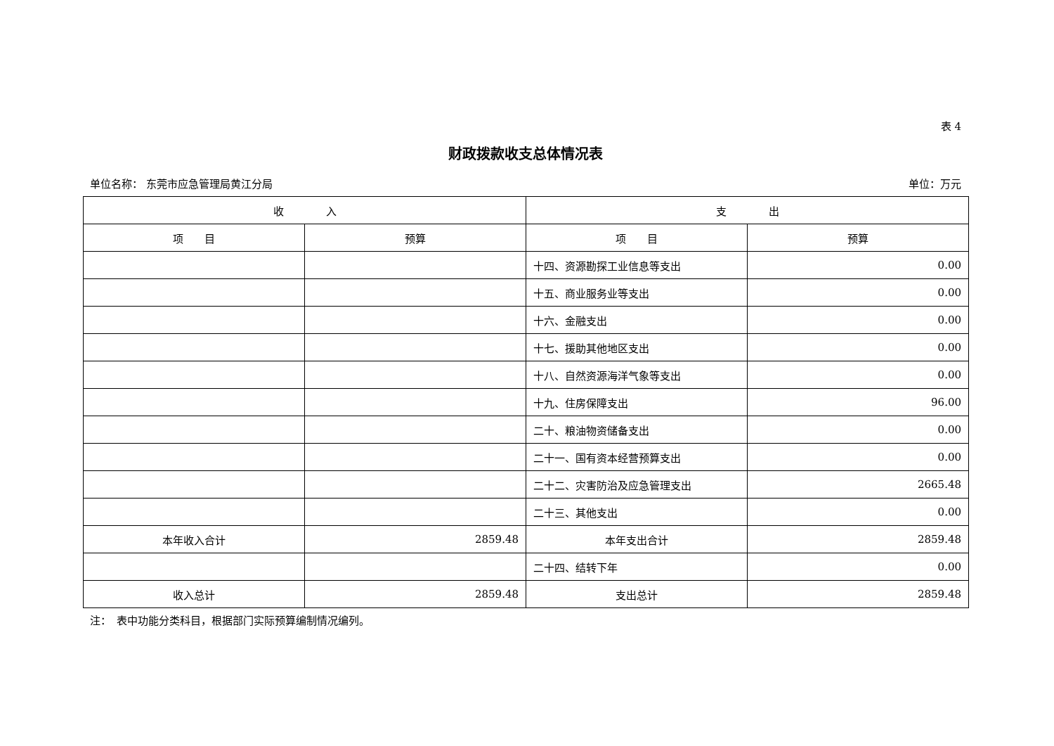表 4
财政拨款收支总体情况表
单位名称： 东莞市应急管理局黄江分局 单位：万元
| 收 入 | | 支 出 | |
| --- | --- | --- | --- |
| 项 目 | 预算 | 项 目 | 预算 |
| | | 十四、资源勘探工业信息等支出 | 0.00 |
| | | 十五、商业服务业等支出 | 0.00 |
| | | 十六、金融支出 | 0.00 |
| | | 十七、援助其他地区支出 | 0.00 |
| | | 十八、自然资源海洋气象等支出 | 0.00 |
| | | 十九、住房保障支出 | 96.00 |
| | | 二十、粮油物资储备支出 | 0.00 |
| | | 二十一、国有资本经营预算支出 | 0.00 |
| | | 二十二、灾害防治及应急管理支出 | 2665.48 |
| | | 二十三、其他支出 | 0.00 |
| 本年收入合计 | 2859.48 | 本年支出合计 | 2859.48 |
| | | 二十四、结转下年 | 0.00 |
| 收入总计 | 2859.48 | 支出总计 | 2859.48 |
注：　表中功能分类科目，根据部门实际预算编制情况编列。